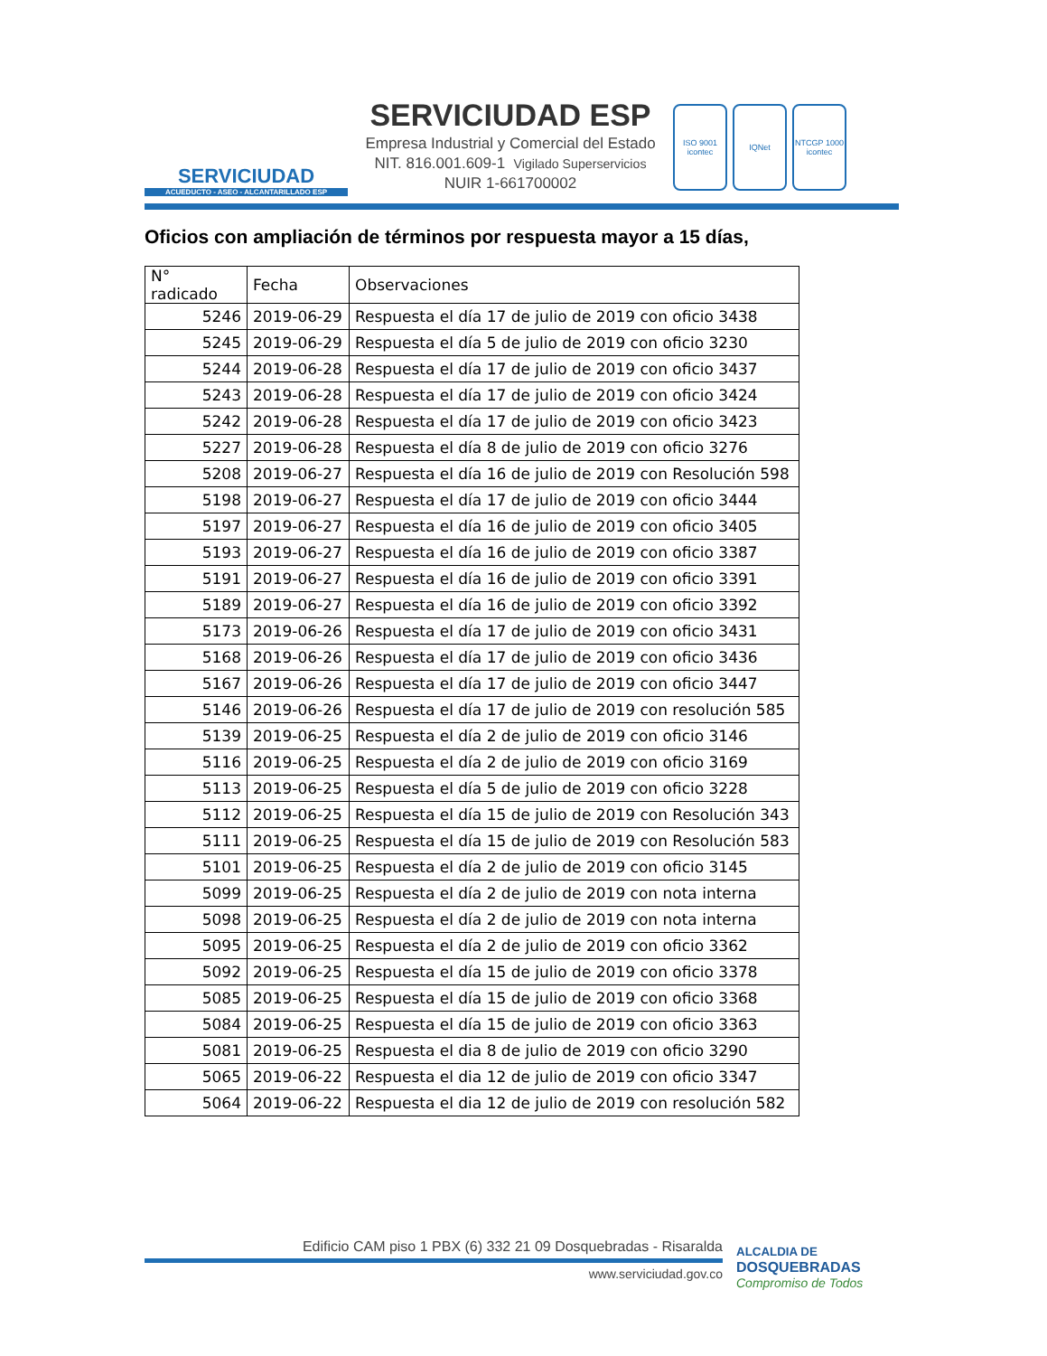SERVICIUDAD
ACUEDUCTO - ASEO - ALCANTARILLADO ESP
SERVICIUDAD ESP
Empresa Industrial y Comercial del Estado
NIT. 816.001.609-1 Vigilado Superservicios
NUIR 1-661700002
ISO 9001
icontec
IQNet NTCGP 1000
icontec
Oficios con ampliación de términos por respuesta mayor a 15 días,
| N° radicado | Fecha | Observaciones |
| --- | --- | --- |
| 5246 | 2019-06-29 | Respuesta el día 17 de julio de 2019 con oficio 3438 |
| 5245 | 2019-06-29 | Respuesta el día 5 de julio de 2019 con oficio 3230 |
| 5244 | 2019-06-28 | Respuesta el día 17 de julio de 2019 con oficio 3437 |
| 5243 | 2019-06-28 | Respuesta el día 17 de julio de 2019 con oficio 3424 |
| 5242 | 2019-06-28 | Respuesta el día 17 de julio de 2019 con oficio 3423 |
| 5227 | 2019-06-28 | Respuesta el día 8 de julio de 2019 con oficio 3276 |
| 5208 | 2019-06-27 | Respuesta el día 16 de julio de 2019 con Resolución 598 |
| 5198 | 2019-06-27 | Respuesta el día 17 de julio de 2019 con oficio 3444 |
| 5197 | 2019-06-27 | Respuesta el día 16 de julio de 2019 con oficio 3405 |
| 5193 | 2019-06-27 | Respuesta el día 16 de julio de 2019 con oficio 3387 |
| 5191 | 2019-06-27 | Respuesta el día 16 de julio de 2019 con oficio 3391 |
| 5189 | 2019-06-27 | Respuesta el día 16 de julio de 2019 con oficio 3392 |
| 5173 | 2019-06-26 | Respuesta el día 17 de julio de 2019 con oficio 3431 |
| 5168 | 2019-06-26 | Respuesta el día 17 de julio de 2019 con oficio 3436 |
| 5167 | 2019-06-26 | Respuesta el día 17 de julio de 2019 con oficio 3447 |
| 5146 | 2019-06-26 | Respuesta el día 17 de julio de 2019 con resolución 585 |
| 5139 | 2019-06-25 | Respuesta el día 2 de julio de 2019 con oficio 3146 |
| 5116 | 2019-06-25 | Respuesta el día 2 de julio de 2019 con oficio 3169 |
| 5113 | 2019-06-25 | Respuesta el día 5 de julio de 2019 con oficio 3228 |
| 5112 | 2019-06-25 | Respuesta el día 15 de julio de 2019 con Resolución 343 |
| 5111 | 2019-06-25 | Respuesta el día 15 de julio de 2019 con Resolución 583 |
| 5101 | 2019-06-25 | Respuesta el día 2 de julio de 2019 con oficio 3145 |
| 5099 | 2019-06-25 | Respuesta el día 2 de julio de 2019 con nota interna |
| 5098 | 2019-06-25 | Respuesta el día 2 de julio de 2019 con nota interna |
| 5095 | 2019-06-25 | Respuesta el día 2 de julio de 2019 con oficio 3362 |
| 5092 | 2019-06-25 | Respuesta el día 15 de julio de 2019 con oficio 3378 |
| 5085 | 2019-06-25 | Respuesta el día 15 de julio de 2019 con oficio 3368 |
| 5084 | 2019-06-25 | Respuesta el día 15 de julio de 2019 con oficio 3363 |
| 5081 | 2019-06-25 | Respuesta el dia 8 de julio de 2019 con oficio 3290 |
| 5065 | 2019-06-22 | Respuesta el dia 12 de julio de 2019 con oficio 3347 |
| 5064 | 2019-06-22 | Respuesta el dia 12 de julio de 2019 con resolución 582 |
Edificio CAM piso 1 PBX (6) 332 21 09 Dosquebradas - Risaralda
www.serviciudad.gov.co
ALCALDIA DE
DOSQUEBRADAS
Compromiso de Todos